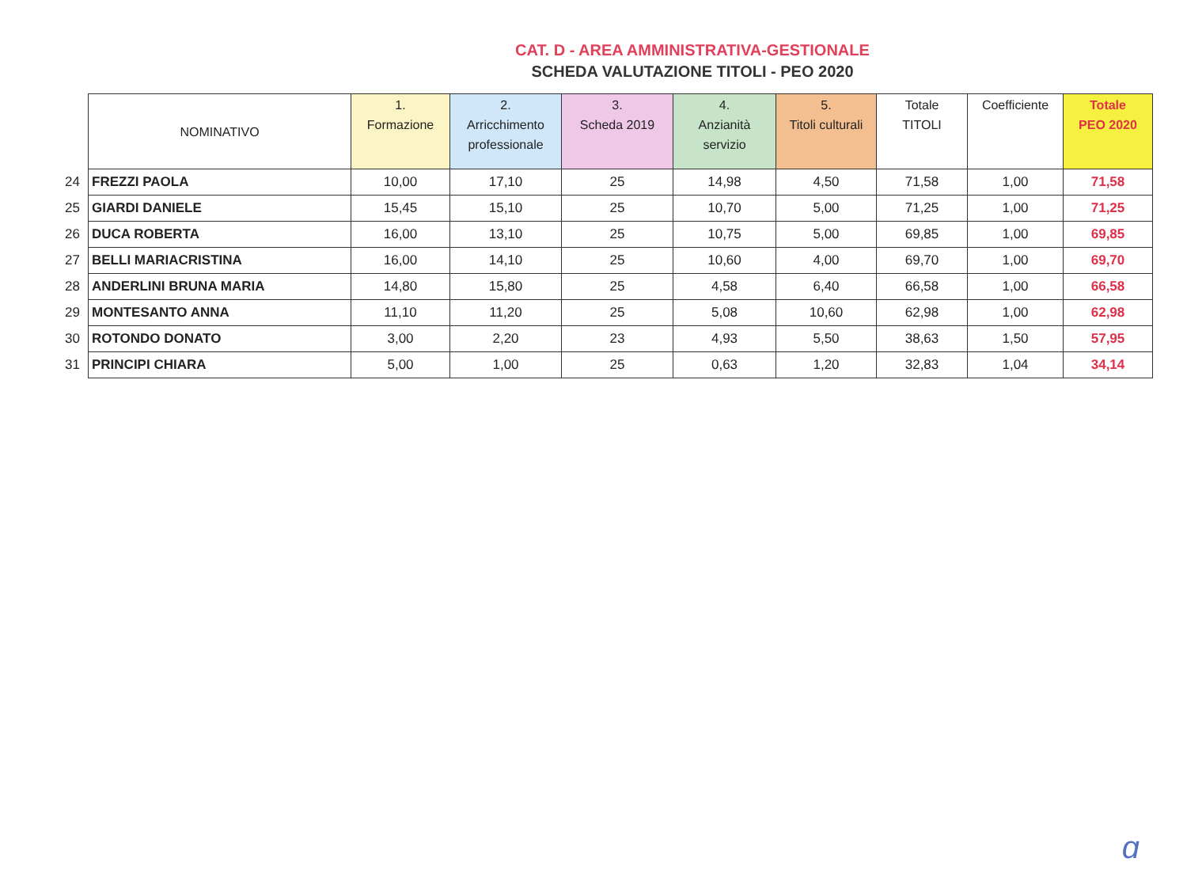CAT. D - AREA AMMINISTRATIVA-GESTIONALE
SCHEDA VALUTAZIONE TITOLI - PEO 2020
| | NOMINATIVO | 1. Formazione | 2. Arricchimento professionale | 3. Scheda 2019 | 4. Anzianità servizio | 5. Titoli culturali | Totale TITOLI | Coefficiente | Totale PEO 2020 |
| 24 | FREZZI PAOLA | 10,00 | 17,10 | 25 | 14,98 | 4,50 | 71,58 | 1,00 | 71,58 |
| 25 | GIARDI DANIELE | 15,45 | 15,10 | 25 | 10,70 | 5,00 | 71,25 | 1,00 | 71,25 |
| 26 | DUCA ROBERTA | 16,00 | 13,10 | 25 | 10,75 | 5,00 | 69,85 | 1,00 | 69,85 |
| 27 | BELLI MARIACRISTINA | 16,00 | 14,10 | 25 | 10,60 | 4,00 | 69,70 | 1,00 | 69,70 |
| 28 | ANDERLINI BRUNA MARIA | 14,80 | 15,80 | 25 | 4,58 | 6,40 | 66,58 | 1,00 | 66,58 |
| 29 | MONTESANTO ANNA | 11,10 | 11,20 | 25 | 5,08 | 10,60 | 62,98 | 1,00 | 62,98 |
| 30 | ROTONDO DONATO | 3,00 | 2,20 | 23 | 4,93 | 5,50 | 38,63 | 1,50 | 57,95 |
| 31 | PRINCIPI CHIARA | 5,00 | 1,00 | 25 | 0,63 | 1,20 | 32,83 | 1,04 | 34,14 |
ɑ